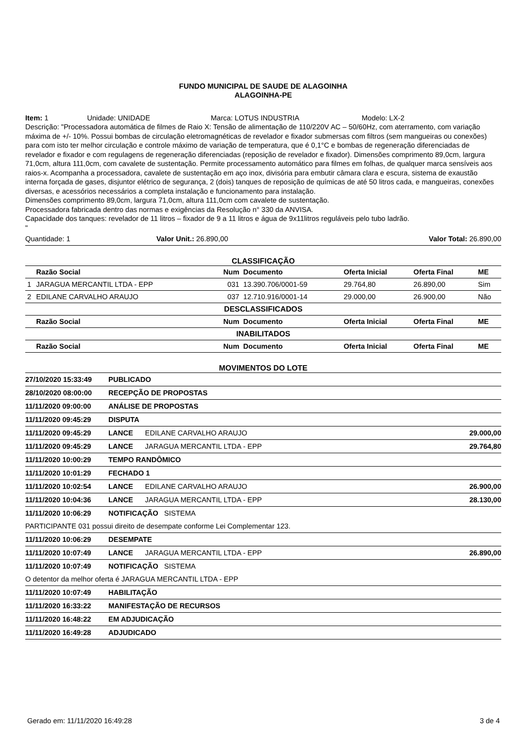FUNDO MUNICIPAL DE SAUDE DE ALAGOINHA
ALAGOINHA-PE
Item: 1 Unidade: UNIDADE Marca: LOTUS INDUSTRIA Modelo: LX-2
Descrição: "Processadora automática de filmes de Raio X: Tensão de alimentação de 110/220V AC – 50/60Hz, com aterramento, com variação máxima de +/- 10%. Possui bombas de circulação eletromagnéticas de revelador e fixador submersas com filtros (sem mangueiras ou conexões) para com isto ter melhor circulação e controle máximo de variação de temperatura, que é 0,1°C e bombas de regeneração diferenciadas de revelador e fixador e com regulagens de regeneração diferenciadas (reposição de revelador e fixador). Dimensões comprimento 89,0cm, largura 71,0cm, altura 111,0cm, com cavalete de sustentação. Permite processamento automático para filmes em folhas, de qualquer marca sensíveis aos raios-x. Acompanha a processadora, cavalete de sustentação em aço inox, divisória para embutir câmara clara e escura, sistema de exaustão interna forçada de gases, disjuntor elétrico de segurança, 2 (dois) tanques de reposição de químicas de até 50 litros cada, e mangueiras, conexões diversas, e acessórios necessários a completa instalação e funcionamento para instalação.
Dimensões comprimento 89,0cm, largura 71,0cm, altura 111,0cm com cavalete de sustentação.
Processadora fabricada dentro das normas e exigências da Resolução n° 330 da ANVISA.
Capacidade dos tanques: revelador de 11 litros – fixador de 9 a 11 litros e água de 9x11litros reguláveis pelo tubo ladrão.
"
Quantidade: 1 Valor Unit.: 26.890,00 Valor Total: 26.890,00
CLASSIFICAÇÃO
| | Razão Social | Num | Documento | Oferta Inicial | Oferta Final | ME |
| --- | --- | --- | --- | --- | --- | --- |
| 1 | JARAGUA MERCANTIL LTDA - EPP | 031 | 13.390.706/0001-59 | 29.764,80 | 26.890,00 | Sim |
| 2 | EDILANE CARVALHO ARAUJO | 037 | 12.710.916/0001-14 | 29.000,00 | 26.900,00 | Não |
| DESCLASSIFICADOS | | | | | | |
| | Razão Social | Num | Documento | Oferta Inicial | Oferta Final | ME |
| INABILITADOS | | | | | | |
| | Razão Social | Num | Documento | Oferta Inicial | Oferta Final | ME |
MOVIMENTOS DO LOTE
| 27/10/2020 15:33:49 | PUBLICADO | | |
| 28/10/2020 08:00:00 | RECEPÇÃO DE PROPOSTAS | | |
| 11/11/2020 09:00:00 | ANÁLISE DE PROPOSTAS | | |
| 11/11/2020 09:45:29 | DISPUTA | | |
| 11/11/2020 09:45:29 | LANCE | EDILANE CARVALHO ARAUJO | 29.000,00 |
| 11/11/2020 09:45:29 | LANCE | JARAGUA MERCANTIL LTDA - EPP | 29.764,80 |
| 11/11/2020 10:00:29 | TEMPO RANDÔMICO | | |
| 11/11/2020 10:01:29 | FECHADO 1 | | |
| 11/11/2020 10:02:54 | LANCE | EDILANE CARVALHO ARAUJO | 26.900,00 |
| 11/11/2020 10:04:36 | LANCE | JARAGUA MERCANTIL LTDA - EPP | 28.130,00 |
| 11/11/2020 10:06:29 | NOTIFICAÇÃO SISTEMA | | |
| PARTICIPANTE 031 possui direito de desempate conforme Lei Complementar 123. | | | |
| 11/11/2020 10:06:29 | DESEMPATE | | |
| 11/11/2020 10:07:49 | LANCE | JARAGUA MERCANTIL LTDA - EPP | 26.890,00 |
| 11/11/2020 10:07:49 | NOTIFICAÇÃO SISTEMA | | |
| O detentor da melhor oferta é JARAGUA MERCANTIL LTDA - EPP | | | |
| 11/11/2020 10:07:49 | HABILITAÇÃO | | |
| 11/11/2020 16:33:22 | MANIFESTAÇÃO DE RECURSOS | | |
| 11/11/2020 16:48:22 | EM ADJUDICAÇÃO | | |
| 11/11/2020 16:49:28 | ADJUDICADO | | |
Gerado em: 11/11/2020 16:49:28 3 de 4